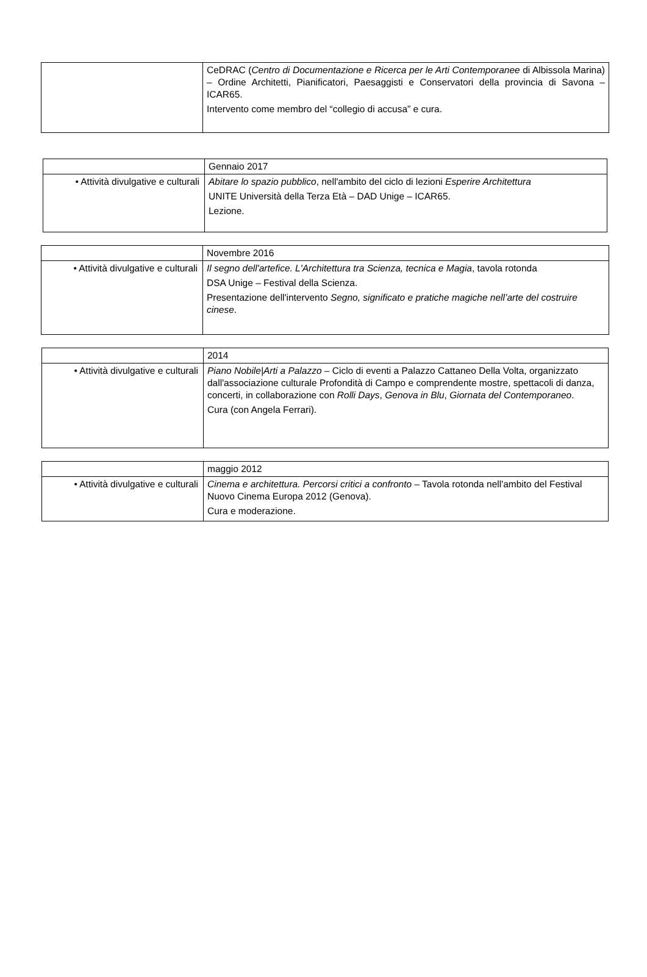| | CeDRAC ( Centro di Documentazione e Ricerca per le Arti Contemporanee di Albissola Marina) – Ordine Architetti, Pianificatori, Paesaggisti e Conservatori della provincia di Savona – ICAR65. Intervento come membro del “collegio di accusa” e cura. |
| | Gennaio 2017 |
| • Attività divulgative e culturali | Abitare lo spazio pubblico , nell'ambito del ciclo di lezioni Esperire Architettura UNITE Università della Terza Età – DAD Unige – ICAR65. Lezione. |
| | Novembre 2016 |
| • Attività divulgative e culturali | Il segno dell'artefice. L'Architettura tra Scienza, tecnica e Magia , tavola rotonda DSA Unige – Festival della Scienza. Presentazione dell'intervento Segno, significato e pratiche magiche nell’arte del costruire cinese . |
| | 2014 |
| • Attività divulgative e culturali | Piano Nobile/Arti a Palazzo – Ciclo di eventi a Palazzo Cattaneo Della Volta, organizzato dall'associazione culturale Profondità di Campo e comprendente mostre, spettacoli di danza, concerti, in collaborazione con Rolli Days , Genova in Blu , Giornata del Contemporaneo . Cura (con Angela Ferrari). |
| | maggio 2012 |
| • Attività divulgative e culturali | Cinema e architettura. Percorsi critici a confronto – Tavola rotonda nell'ambito del Festival Nuovo Cinema Europa 2012 (Genova). Cura e moderazione. |